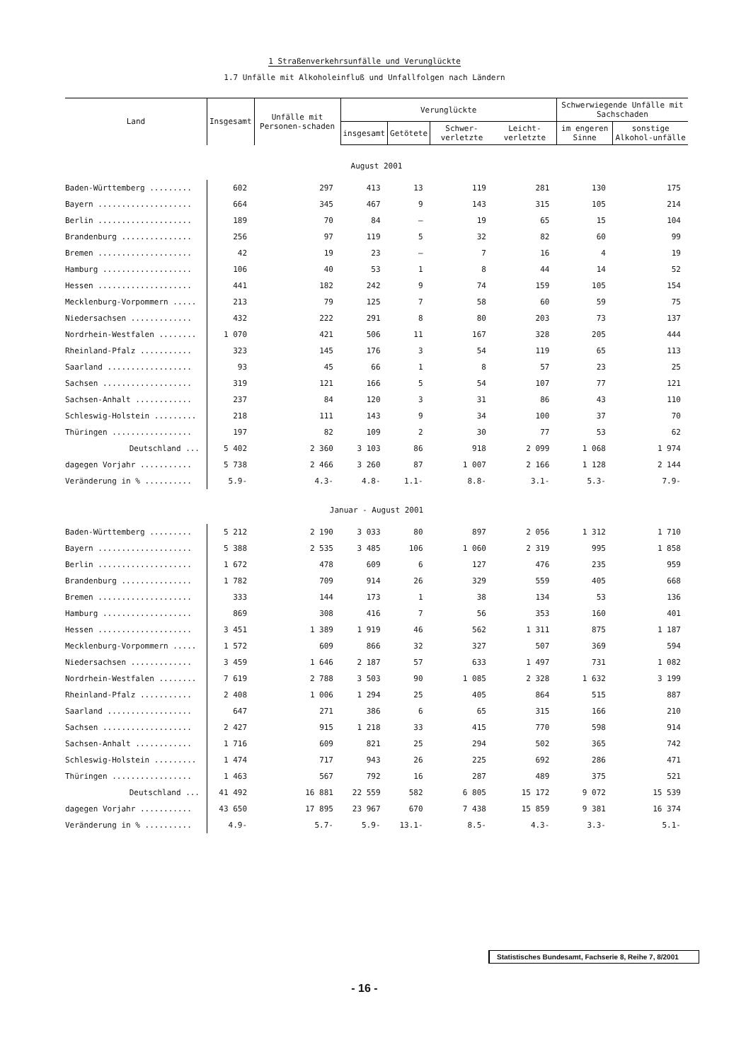1 Straßenverkehrsunfälle und Verunglückte
1.7 Unfälle mit Alkoholeinfluß und Unfallfolgen nach Ländern
| Land | Insgesamt | Unfälle mit Personen-schaden | Verunglückte | | | | Schwerwiegende Unfälle mit Sachschaden | |
| --- | --- | --- | --- | --- | --- | --- | --- | --- |
| | | | insgesamt | Getötete | Schwer- verletzte | Leicht- verletzte | im engeren Sinne | sonstige Alkohol-unfälle |
| August 2001 | | | | | | | | |
| Baden-Württemberg ......... | 602 | 297 | 413 | 13 | 119 | 281 | 130 | 175 |
| Bayern .................... | 664 | 345 | 467 | 9 | 143 | 315 | 105 | 214 |
| Berlin .................... | 189 | 70 | 84 | – | 19 | 65 | 15 | 104 |
| Brandenburg ............... | 256 | 97 | 119 | 5 | 32 | 82 | 60 | 99 |
| Bremen .................... | 42 | 19 | 23 | – | 7 | 16 | 4 | 19 |
| Hamburg ................... | 106 | 40 | 53 | 1 | 8 | 44 | 14 | 52 |
| Hessen .................... | 441 | 182 | 242 | 9 | 74 | 159 | 105 | 154 |
| Mecklenburg-Vorpommern ..... | 213 | 79 | 125 | 7 | 58 | 60 | 59 | 75 |
| Niedersachsen ............. | 432 | 222 | 291 | 8 | 80 | 203 | 73 | 137 |
| Nordrhein-Westfalen ........ | 1 070 | 421 | 506 | 11 | 167 | 328 | 205 | 444 |
| Rheinland-Pfalz ........... | 323 | 145 | 176 | 3 | 54 | 119 | 65 | 113 |
| Saarland .................. | 93 | 45 | 66 | 1 | 8 | 57 | 23 | 25 |
| Sachsen ................... | 319 | 121 | 166 | 5 | 54 | 107 | 77 | 121 |
| Sachsen-Anhalt ............ | 237 | 84 | 120 | 3 | 31 | 86 | 43 | 110 |
| Schleswig-Holstein ......... | 218 | 111 | 143 | 9 | 34 | 100 | 37 | 70 |
| Thüringen ................. | 197 | 82 | 109 | 2 | 30 | 77 | 53 | 62 |
| Deutschland ... | 5 402 | 2 360 | 3 103 | 86 | 918 | 2 099 | 1 068 | 1 974 |
| dagegen Vorjahr ........... | 5 738 | 2 466 | 3 260 | 87 | 1 007 | 2 166 | 1 128 | 2 144 |
| Veränderung in % .......... | 5.9- | 4.3- | 4.8- | 1.1- | 8.8- | 3.1- | 5.3- | 7.9- |
| Januar - August 2001 | | | | | | | | |
| Baden-Württemberg ......... | 5 212 | 2 190 | 3 033 | 80 | 897 | 2 056 | 1 312 | 1 710 |
| Bayern .................... | 5 388 | 2 535 | 3 485 | 106 | 1 060 | 2 319 | 995 | 1 858 |
| Berlin .................... | 1 672 | 478 | 609 | 6 | 127 | 476 | 235 | 959 |
| Brandenburg ............... | 1 782 | 709 | 914 | 26 | 329 | 559 | 405 | 668 |
| Bremen .................... | 333 | 144 | 173 | 1 | 38 | 134 | 53 | 136 |
| Hamburg ................... | 869 | 308 | 416 | 7 | 56 | 353 | 160 | 401 |
| Hessen .................... | 3 451 | 1 389 | 1 919 | 46 | 562 | 1 311 | 875 | 1 187 |
| Mecklenburg-Vorpommern ..... | 1 572 | 609 | 866 | 32 | 327 | 507 | 369 | 594 |
| Niedersachsen ............. | 3 459 | 1 646 | 2 187 | 57 | 633 | 1 497 | 731 | 1 082 |
| Nordrhein-Westfalen ........ | 7 619 | 2 788 | 3 503 | 90 | 1 085 | 2 328 | 1 632 | 3 199 |
| Rheinland-Pfalz ........... | 2 408 | 1 006 | 1 294 | 25 | 405 | 864 | 515 | 887 |
| Saarland .................. | 647 | 271 | 386 | 6 | 65 | 315 | 166 | 210 |
| Sachsen ................... | 2 427 | 915 | 1 218 | 33 | 415 | 770 | 598 | 914 |
| Sachsen-Anhalt ............ | 1 716 | 609 | 821 | 25 | 294 | 502 | 365 | 742 |
| Schleswig-Holstein ......... | 1 474 | 717 | 943 | 26 | 225 | 692 | 286 | 471 |
| Thüringen ................. | 1 463 | 567 | 792 | 16 | 287 | 489 | 375 | 521 |
| Deutschland ... | 41 492 | 16 881 | 22 559 | 582 | 6 805 | 15 172 | 9 072 | 15 539 |
| dagegen Vorjahr ........... | 43 650 | 17 895 | 23 967 | 670 | 7 438 | 15 859 | 9 381 | 16 374 |
| Veränderung in % .......... | 4.9- | 5.7- | 5.9- | 13.1- | 8.5- | 4.3- | 3.3- | 5.1- |
Statistisches Bundesamt, Fachserie 8, Reihe 7, 8/2001
- 16 -